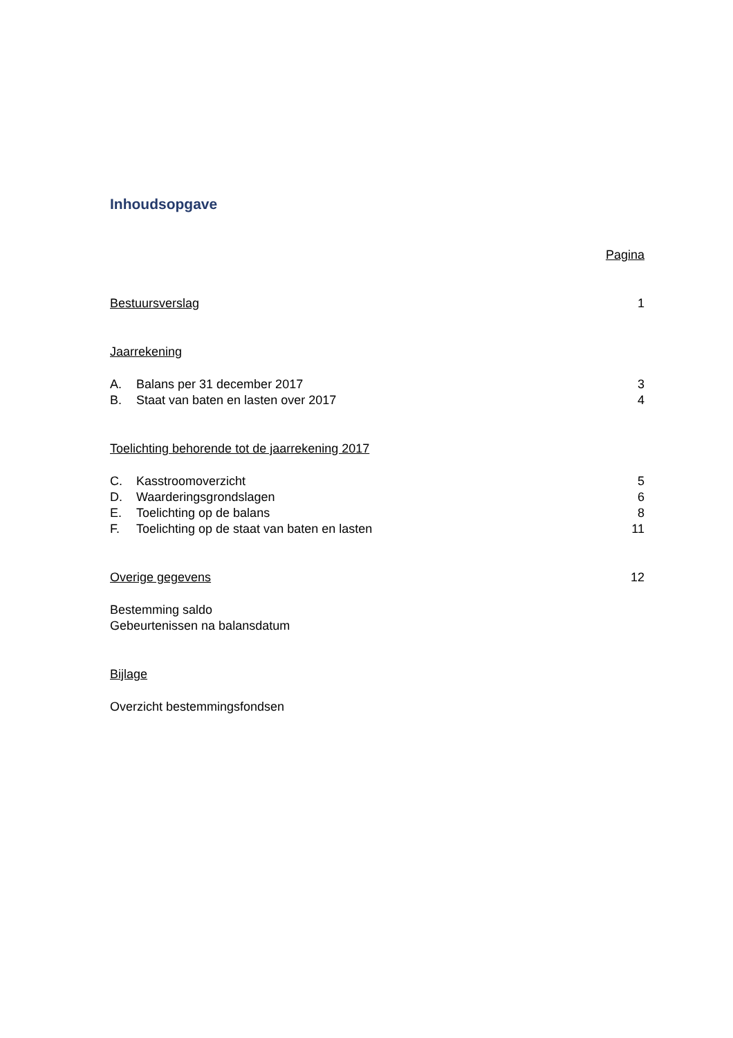Inhoudsopgave
Pagina
Bestuursverslag 1
Jaarrekening
A. Balans per 31 december 2017 3
B. Staat van baten en lasten over 2017 4
Toelichting behorende tot de jaarrekening 2017
C. Kasstroomoverzicht 5
D. Waarderingsgrondslagen 6
E. Toelichting op de balans 8
F. Toelichting op de staat van baten en lasten 11
Overige gegevens 12
Bestemming saldo
Gebeurtenissen na balansdatum
Bijlage
Overzicht bestemmingsfondsen